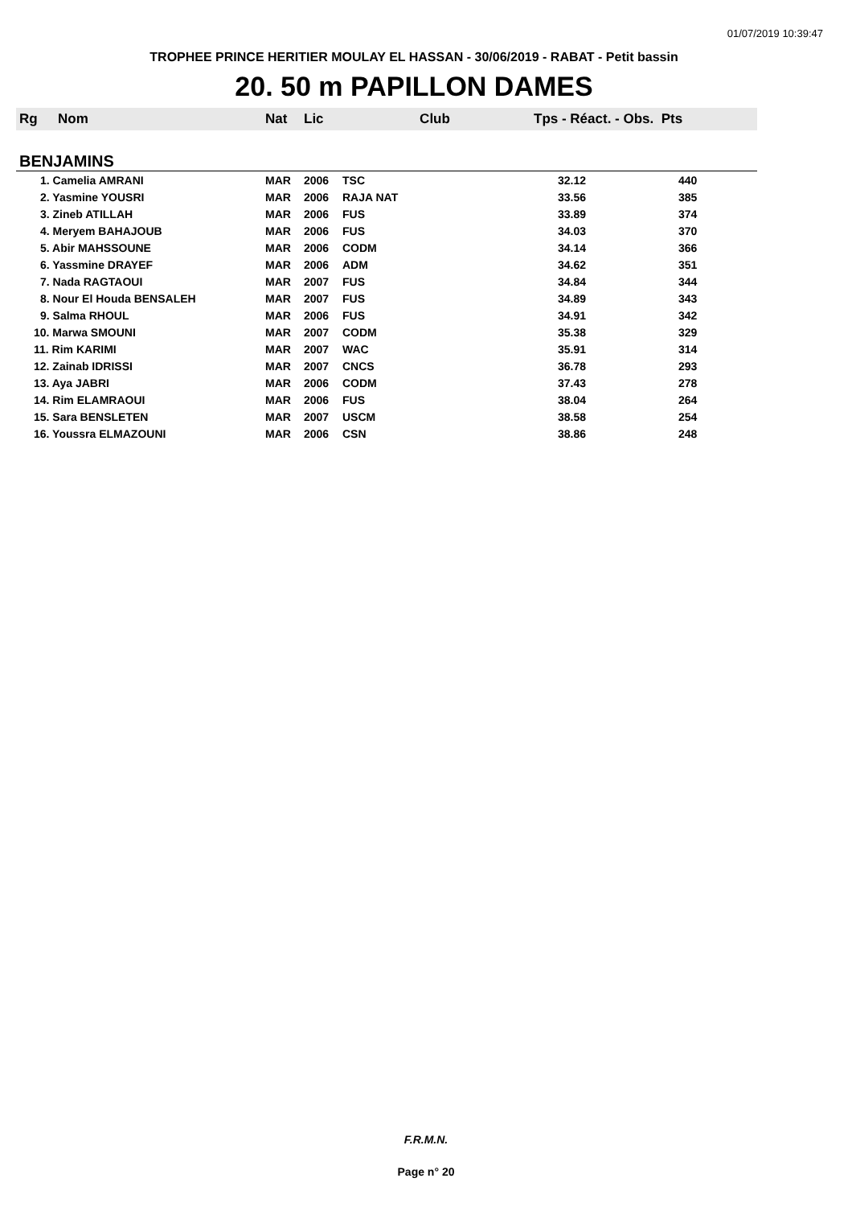01/07/2019 10:39:47
TROPHEE PRINCE HERITIER MOULAY EL HASSAN - 30/06/2019 - RABAT - Petit bassin
20. 50 m PAPILLON DAMES
| Rg | Nom | Nat | Lic | Club | Tps - Réact. - Obs. Pts |
| --- | --- | --- | --- | --- | --- |
| BENJAMINS | | | | | |
| 1. Camelia AMRANI | | MAR | 2006 | TSC | 32.12 440 |
| 2. Yasmine YOUSRI | | MAR | 2006 | RAJA NAT | 33.56 385 |
| 3. Zineb ATILLAH | | MAR | 2006 | FUS | 33.89 374 |
| 4. Meryem BAHAJOUB | | MAR | 2006 | FUS | 34.03 370 |
| 5. Abir MAHSSOUNE | | MAR | 2006 | CODM | 34.14 366 |
| 6. Yassmine DRAYEF | | MAR | 2006 | ADM | 34.62 351 |
| 7. Nada RAGTAOUI | | MAR | 2007 | FUS | 34.84 344 |
| 8. Nour El Houda BENSALEH | | MAR | 2007 | FUS | 34.89 343 |
| 9. Salma RHOUL | | MAR | 2006 | FUS | 34.91 342 |
| 10. Marwa SMOUNI | | MAR | 2007 | CODM | 35.38 329 |
| 11. Rim KARIMI | | MAR | 2007 | WAC | 35.91 314 |
| 12. Zainab IDRISSI | | MAR | 2007 | CNCS | 36.78 293 |
| 13. Aya JABRI | | MAR | 2006 | CODM | 37.43 278 |
| 14. Rim ELAMRAOUI | | MAR | 2006 | FUS | 38.04 264 |
| 15. Sara BENSLETEN | | MAR | 2007 | USCM | 38.58 254 |
| 16. Youssra ELMAZOUNI | | MAR | 2006 | CSN | 38.86 248 |
F.R.M.N.
Page n° 20